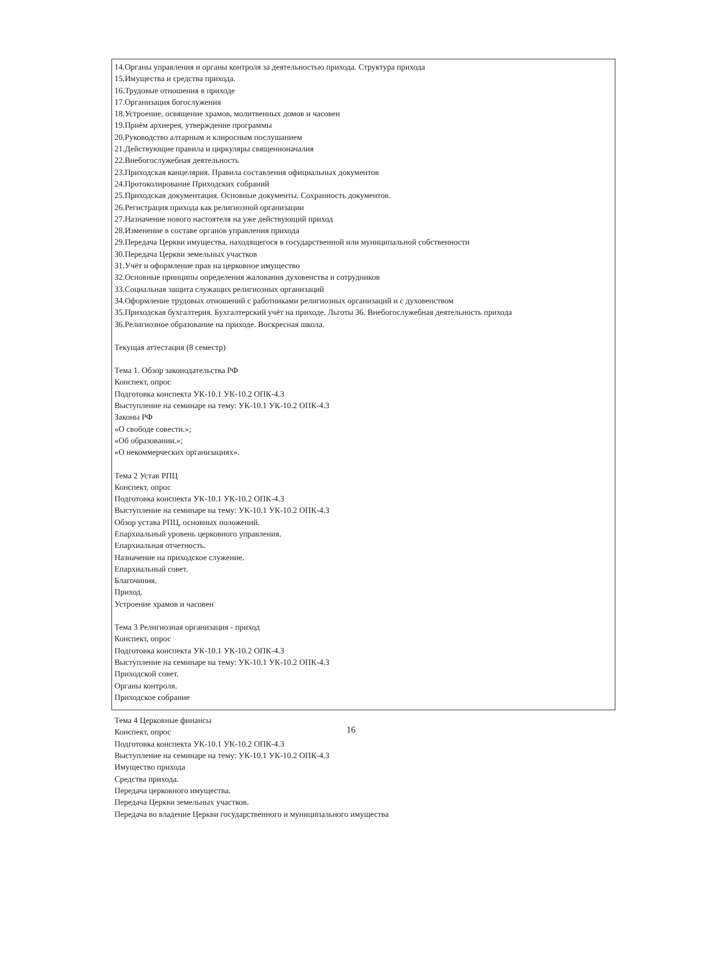14.Органы управления и органы контроля за деятельностью прихода. Структура прихода
15.Имущества и средства прихода.
16.Трудовые отношения в приходе
17.Организация богослужения
18.Устроение, освящение храмов, молитвенных домов и часовен
19.Приём архиерея, утверждение программы
20.Руководство алтарным и клиросным послушанием
21.Действующие правила и циркуляры священноначалия
22.Внебогослужебная деятельность
23.Приходская канцелярия. Правила составления официальных документов
24.Протоколирование Приходских собраний
25.Приходская документация. Основные документы. Сохранность документов.
26.Регистрация прихода как религиозной организации
27.Назначение нового настоятеля на уже действующий приход
28.Изменение в составе органов управления прихода
29.Передача Церкви имущества, находящегося в государственной или муниципальной собственности
30.Передача Церкви земельных участков
31.Учёт и оформление прав на церковное имущество
32.Основные принципы определения жалования духовенства и сотрудников
33.Социальная защита служащих религиозных организаций
34.Оформление трудовых отношений с работниками религиозных организаций и с духовенством
35.Приходская бухгалтерия. Бухгалтерский учёт на приходе. Льготы 36. Внебогослужебная деятельность прихода
36.Религиозное образование на приходе. Воскресная школа.
Текущая аттестация (8 семестр)
Тема 1. Обзор законодательства РФ
Конспект, опрос
Подготовка конспекта УК-10.1 УК-10.2 ОПК-4.3
Выступление на семинаре на тему: УК-10.1 УК-10.2 ОПК-4.3
Законы РФ
«О свободе совести.»;
«Об образовании.»;
«О некоммерческих организациях».
Тема 2 Устав РПЦ
Конспект, опрос
Подготовка конспекта УК-10.1 УК-10.2 ОПК-4.3
Выступление на семинаре на тему: УК-10.1 УК-10.2 ОПК-4.3
Обзор устава РПЦ, основных положений.
Епархиальный уровень церковного управления.
Епархиальная отчетность.
Назначение на приходское служение.
Епархиальный совет.
Благочиния.
Приход.
Устроение храмов и часовен
Тема 3 Религиозная организация - приход
Конспект, опрос
Подготовка конспекта УК-10.1 УК-10.2 ОПК-4.3
Выступление на семинаре на тему: УК-10.1 УК-10.2 ОПК-4.3
Приходской совет.
Органы контроля.
Приходское собрание
Тема 4 Церковные финансы
Конспект, опрос
Подготовка конспекта УК-10.1 УК-10.2 ОПК-4.3
Выступление на семинаре на тему: УК-10.1 УК-10.2 ОПК-4.3
Имущество прихода
Средства прихода.
Передача церковного имущества.
Передача Церкви земельных участков.
Передача во владение Церкви государственного и муниципального имущества
16